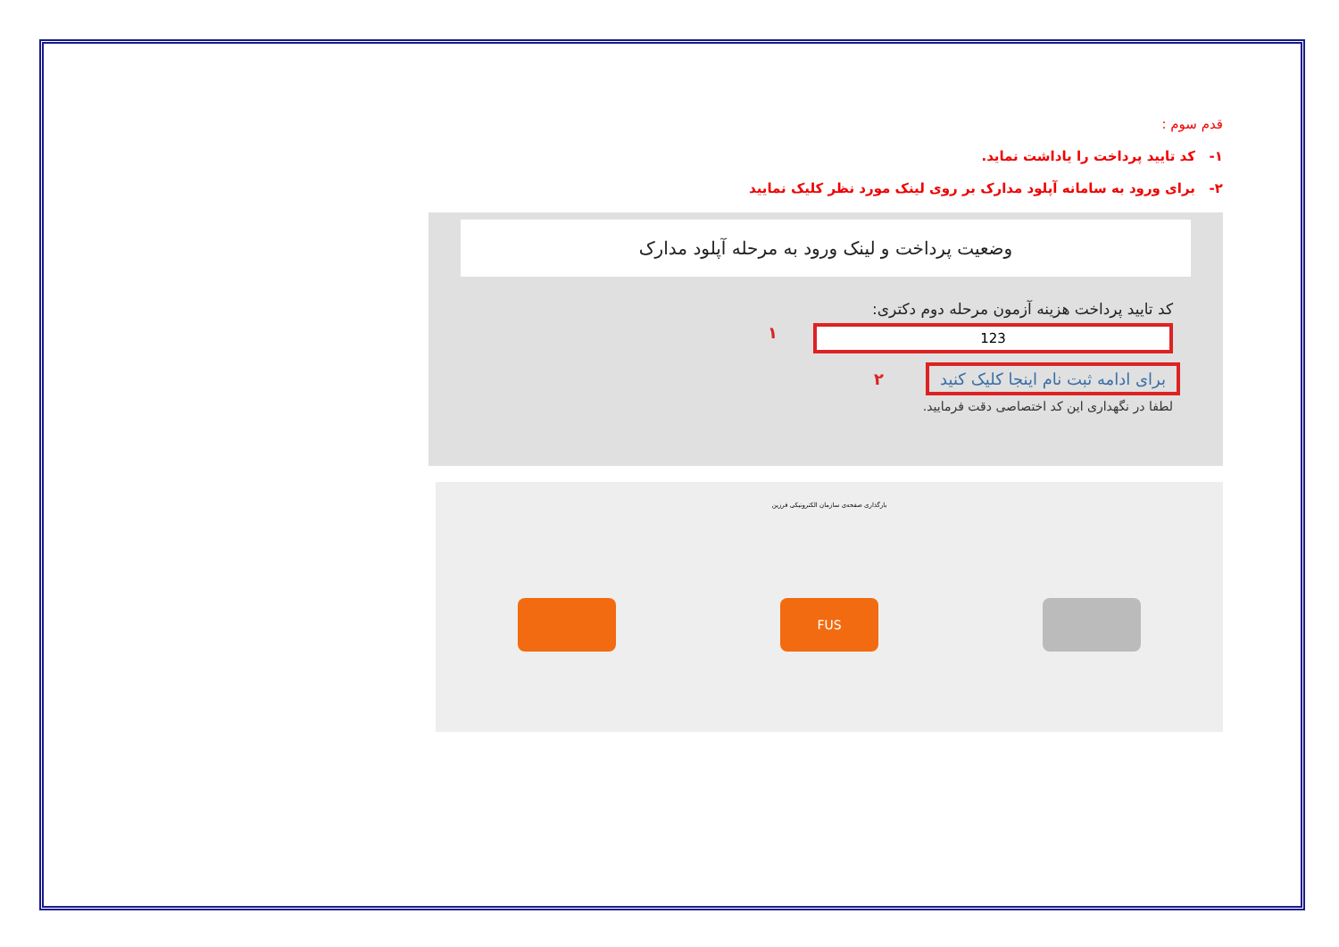قدم سوم :
۱- کد تایید پرداخت را یاداشت نماید.
۲- برای ورود به سامانه آپلود مدارک بر روی لینک مورد نظر کلیک نمایید
وضعیت پرداخت و لینک ورود به مرحله آپلود مدارک
کد تایید پرداخت هزینه آزمون مرحله دوم دکتری:
123
۱
برای ادامه ثبت نام اینجا کلیک کنید ۲
لطفا در نگهداری این کد اختصاصی دقت فرمایید.
بارگذاری صفحه‌ی سازمان الکترونیکی فرزین
FUS